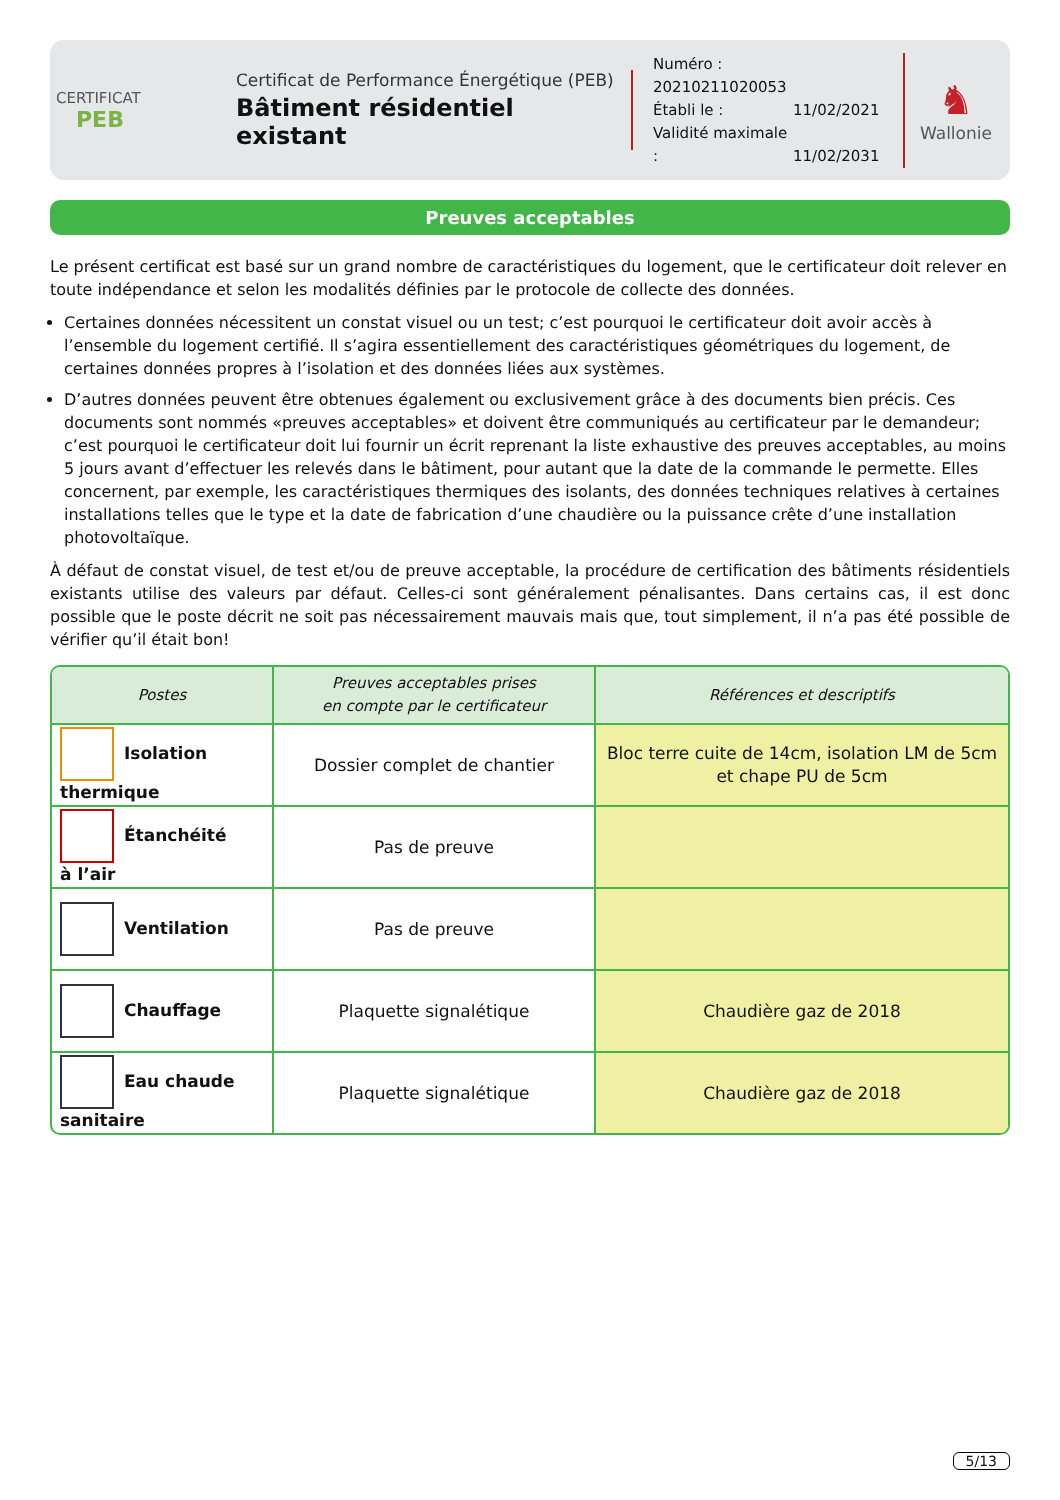CERTIFICAT
PEB
Certificat de Performance Énergétique (PEB)
Bâtiment résidentiel existant
Numéro : 20210211020053
Établi le : 11/02/2021
Validité maximale : 11/02/2031
♞
Wallonie
Preuves acceptables
Le présent certificat est basé sur un grand nombre de caractéristiques du logement, que le certificateur doit relever en toute indépendance et selon les modalités définies par le protocole de collecte des données.
Certaines données nécessitent un constat visuel ou un test; c’est pourquoi le certificateur doit avoir accès à l’ensemble du logement certifié. Il s’agira essentiellement des caractéristiques géométriques du logement, de certaines données propres à l’isolation et des données liées aux systèmes.
D’autres données peuvent être obtenues également ou exclusivement grâce à des documents bien précis. Ces documents sont nommés «preuves acceptables» et doivent être communiqués au certificateur par le demandeur; c’est pourquoi le certificateur doit lui fournir un écrit reprenant la liste exhaustive des preuves acceptables, au moins 5 jours avant d’effectuer les relevés dans le bâtiment, pour autant que la date de la commande le permette. Elles concernent, par exemple, les caractéristiques thermiques des isolants, des données techniques relatives à certaines installations telles que le type et la date de fabrication d’une chaudière ou la puissance crête d’une installation photovoltaïque.
À défaut de constat visuel, de test et/ou de preuve acceptable, la procédure de certification des bâtiments résidentiels existants utilise des valeurs par défaut. Celles-ci sont généralement pénalisantes. Dans certains cas, il est donc possible que le poste décrit ne soit pas nécessairement mauvais mais que, tout simplement, il n’a pas été possible de vérifier qu’il était bon!
| Postes | Preuves acceptables prises en compte par le certificateur | Références et descriptifs |
| --- | --- | --- |
| Isolation thermique | Dossier complet de chantier | Bloc terre cuite de 14cm, isolation LM de 5cm et chape PU de 5cm |
| Étanchéité à l’air | Pas de preuve | |
| Ventilation | Pas de preuve | |
| Chauffage | Plaquette signalétique | Chaudière gaz de 2018 |
| Eau chaude sanitaire | Plaquette signalétique | Chaudière gaz de 2018 |
5/13